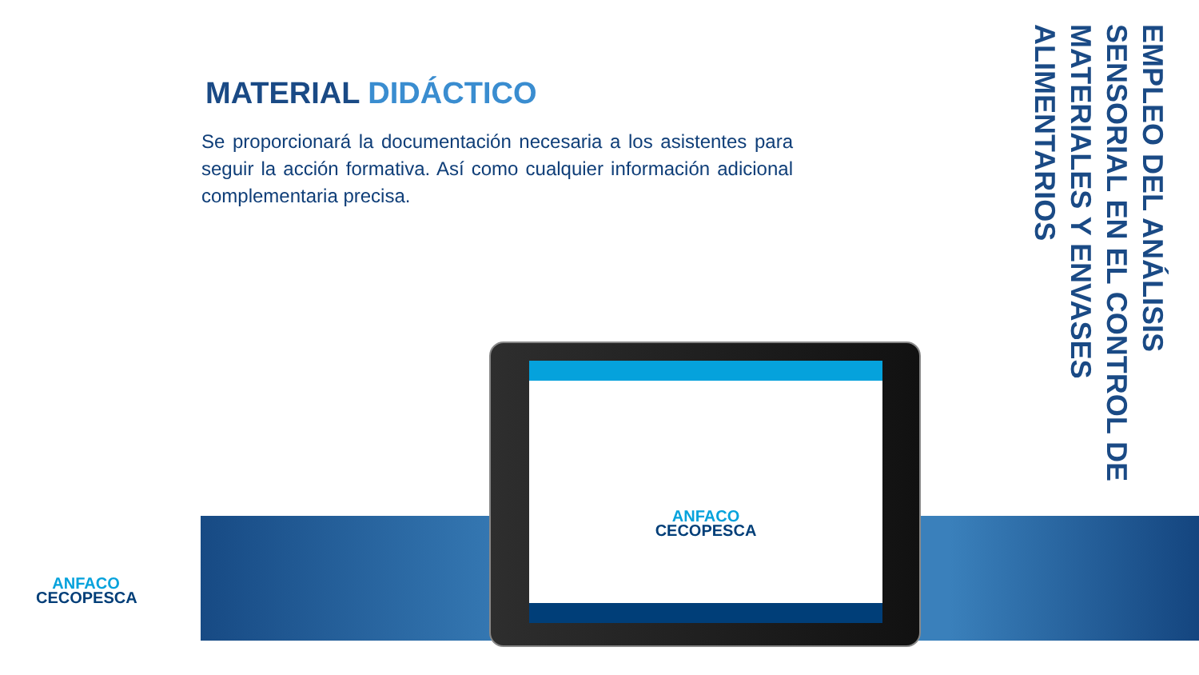MATERIAL DIDÁCTICO
Se proporcionará la documentación necesaria a los asistentes para seguir la acción formativa. Así como cualquier información adicional complementaria precisa.
EMPLEO DEL ANÁLISIS SENSORIAL EN EL CONTROL DE MATERIALES Y ENVASES ALIMENTARIOS
ANFACO
CECOPESCA
ANFACO
CECOPESCA